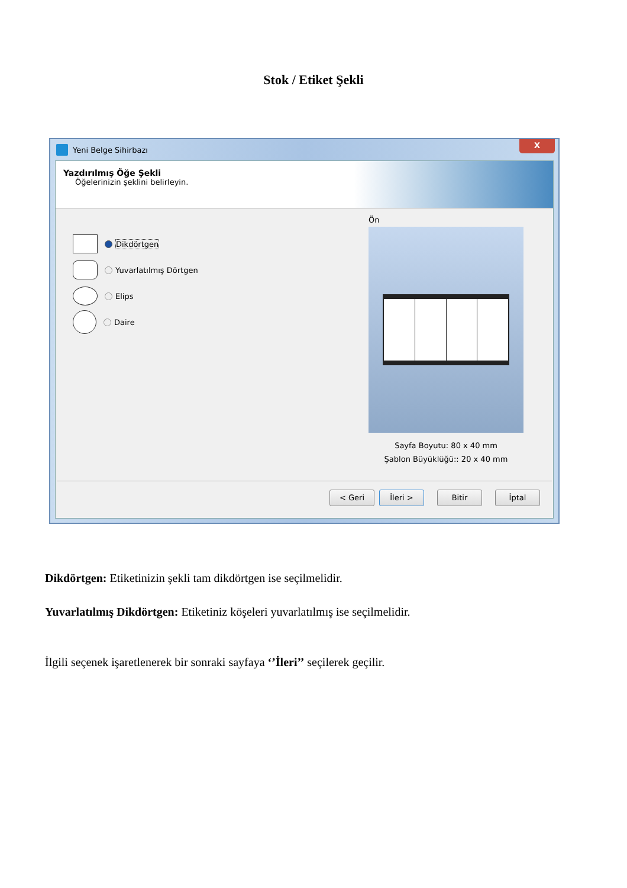Stok / Etiket Şekli
Yeni Belge Sihirbazı
X
Yazdırılmış Öğe Şekli
Öğelerinizin şeklini belirleyin.
Dikdörtgen
Yuvarlatılmış Dörtgen
Elips
Daire
Ön
Sayfa Boyutu: 80 x 40 mm
Şablon Büyüklüğü:: 20 x 40 mm
< Geri İleri > Bitir İptal
Dikdörtgen: Etiketinizin şekli tam dikdörtgen ise seçilmelidir.
Yuvarlatılmış Dikdörtgen: Etiketiniz köşeleri yuvarlatılmış ise seçilmelidir.
İlgili seçenek işaretlenerek bir sonraki sayfaya ‘’İleri’’ seçilerek geçilir.